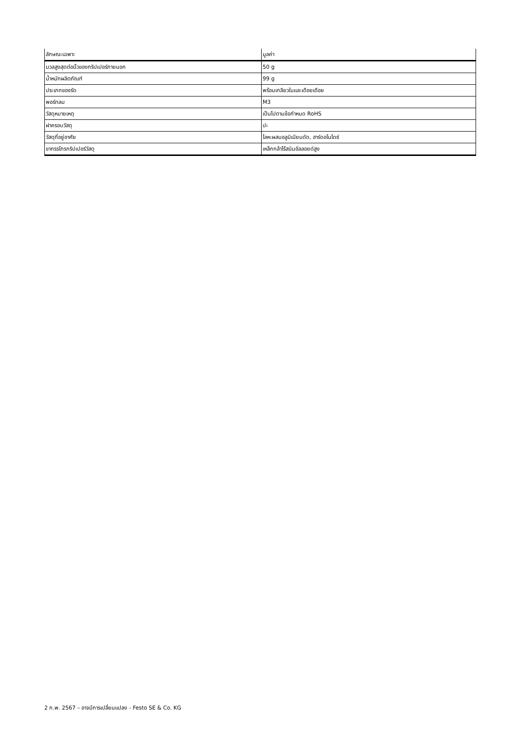| ลักษณะเฉพาะ | มูลค่า |
| --- | --- |
| มวลสูงสุดต่อนิ้วของกริปเปอร์ภายนอก | 50 g |
| น้ำหนักผลิตภัณฑ์ | 99 g |
| ประเภทของรัด | พร้อมเกลียวในและเดือยเดือย |
| พอร์ทลม | M3 |
| วัสดุหมายเหตุ | เป็นไปตามข้อกำหนด RoHS |
| ฝาครอบวัสดุ | ปะ |
| วัสดุที่อยู่อาศัย | โลหะผสมอลูมิเนียมดัด, ฮาร์ดอโนไดซ์ |
| ขากรรไกรกริปเปอร์วัสดุ | เหล็กกล้าไร้สนิมอัลลอยด์สูง |
2 ก.พ. 2567 – อาจมีการเปลี่ยนแปลง - Festo SE & Co. KG